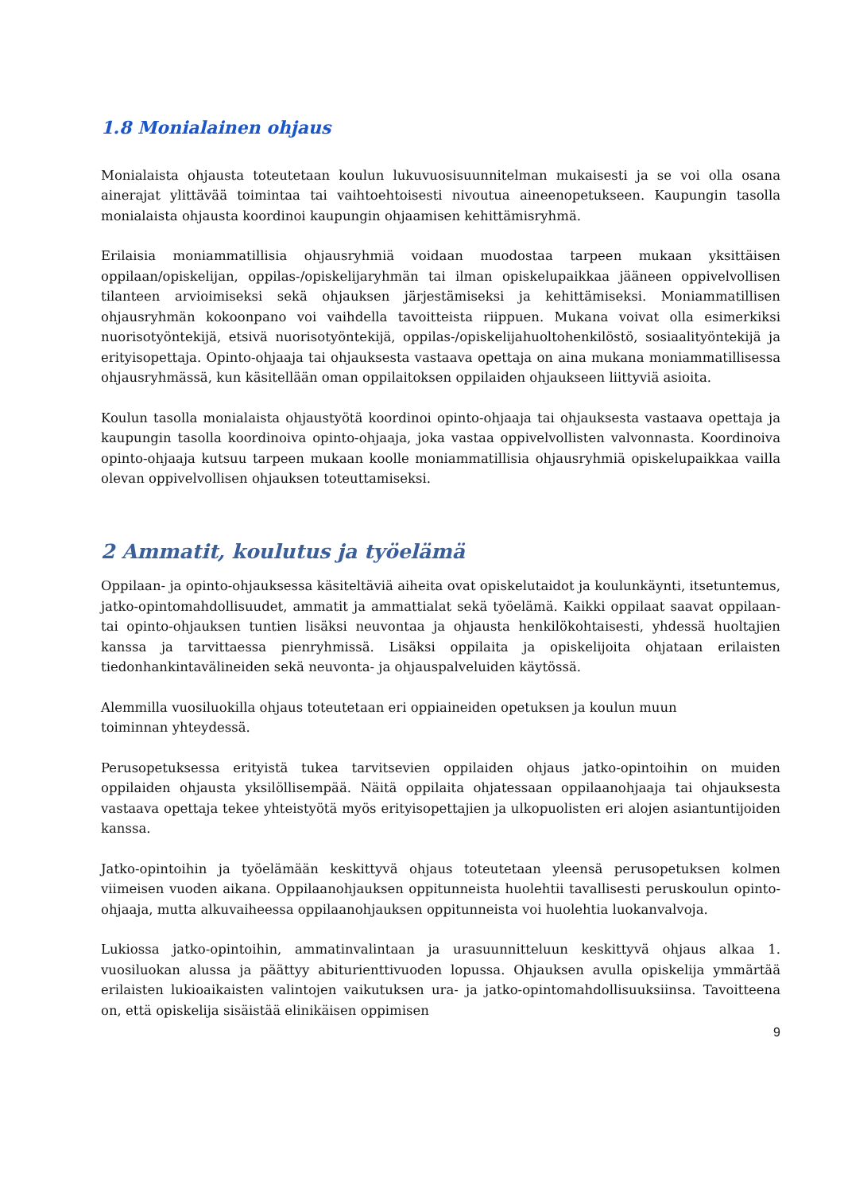1.8 Monialainen ohjaus
Monialaista ohjausta toteutetaan koulun lukuvuosisuunnitelman mukaisesti ja se voi olla osana ainerajat ylittävää toimintaa tai vaihtoehtoisesti nivoutua aineenopetukseen. Kaupungin tasolla monialaista ohjausta koordinoi kaupungin ohjaamisen kehittämisryhmä.
Erilaisia moniammatillisia ohjausryhmiä voidaan muodostaa tarpeen mukaan yksittäisen oppilaan/opiskelijan, oppilas-/opiskelijaryhmän tai ilman opiskelupaikkaa jääneen oppivelvollisen tilanteen arvioimiseksi sekä ohjauksen järjestämiseksi ja kehittämiseksi. Moniammatillisen ohjausryhmän kokoonpano voi vaihdella tavoitteista riippuen. Mukana voivat olla esimerkiksi nuorisotyöntekijä, etsivä nuorisotyöntekijä, oppilas-/opiskelijahuoltohenkilöstö, sosiaalityöntekijä ja erityisopettaja. Opinto-ohjaaja tai ohjauksesta vastaava opettaja on aina mukana moniammatillisessa ohjausryhmässä, kun käsitellään oman oppilaitoksen oppilaiden ohjaukseen liittyviä asioita.
Koulun tasolla monialaista ohjaustyötä koordinoi opinto-ohjaaja tai ohjauksesta vastaava opettaja ja kaupungin tasolla koordinoiva opinto-ohjaaja, joka vastaa oppivelvollisten valvonnasta. Koordinoiva opinto-ohjaaja kutsuu tarpeen mukaan koolle moniammatillisia ohjausryhmiä opiskelupaikkaa vailla olevan oppivelvollisen ohjauksen toteuttamiseksi.
2 Ammatit, koulutus ja työelämä
Oppilaan- ja opinto-ohjauksessa käsiteltäviä aiheita ovat opiskelutaidot ja koulunkäynti, itsetuntemus, jatko-opintomahdollisuudet, ammatit ja ammattialat sekä työelämä. Kaikki oppilaat saavat oppilaan- tai opinto-ohjauksen tuntien lisäksi neuvontaa ja ohjausta henkilökohtaisesti, yhdessä huoltajien kanssa ja tarvittaessa pienryhmissä. Lisäksi oppilaita ja opiskelijoita ohjataan erilaisten tiedonhankintavälineiden sekä neuvonta- ja ohjauspalveluiden käytössä.
Alemmilla vuosiluokilla ohjaus toteutetaan eri oppiaineiden opetuksen ja koulun muun
toiminnan yhteydessä.
Perusopetuksessa erityistä tukea tarvitsevien oppilaiden ohjaus jatko-opintoihin on muiden oppilaiden ohjausta yksilöllisempää. Näitä oppilaita ohjatessaan oppilaanohjaaja tai ohjauksesta vastaava opettaja tekee yhteistyötä myös erityisopettajien ja ulkopuolisten eri alojen asiantuntijoiden kanssa.
Jatko-opintoihin ja työelämään keskittyvä ohjaus toteutetaan yleensä perusopetuksen kolmen viimeisen vuoden aikana. Oppilaanohjauksen oppitunneista huolehtii tavallisesti peruskoulun opinto-ohjaaja, mutta alkuvaiheessa oppilaanohjauksen oppitunneista voi huolehtia luokanvalvoja.
Lukiossa jatko-opintoihin, ammatinvalintaan ja urasuunnitteluun keskittyvä ohjaus alkaa 1. vuosiluokan alussa ja päättyy abiturienttivuoden lopussa. Ohjauksen avulla opiskelija ymmärtää erilaisten lukioaikaisten valintojen vaikutuksen ura- ja jatko-opintomahdollisuuksiinsa. Tavoitteena on, että opiskelija sisäistää elinikäisen oppimisen
9